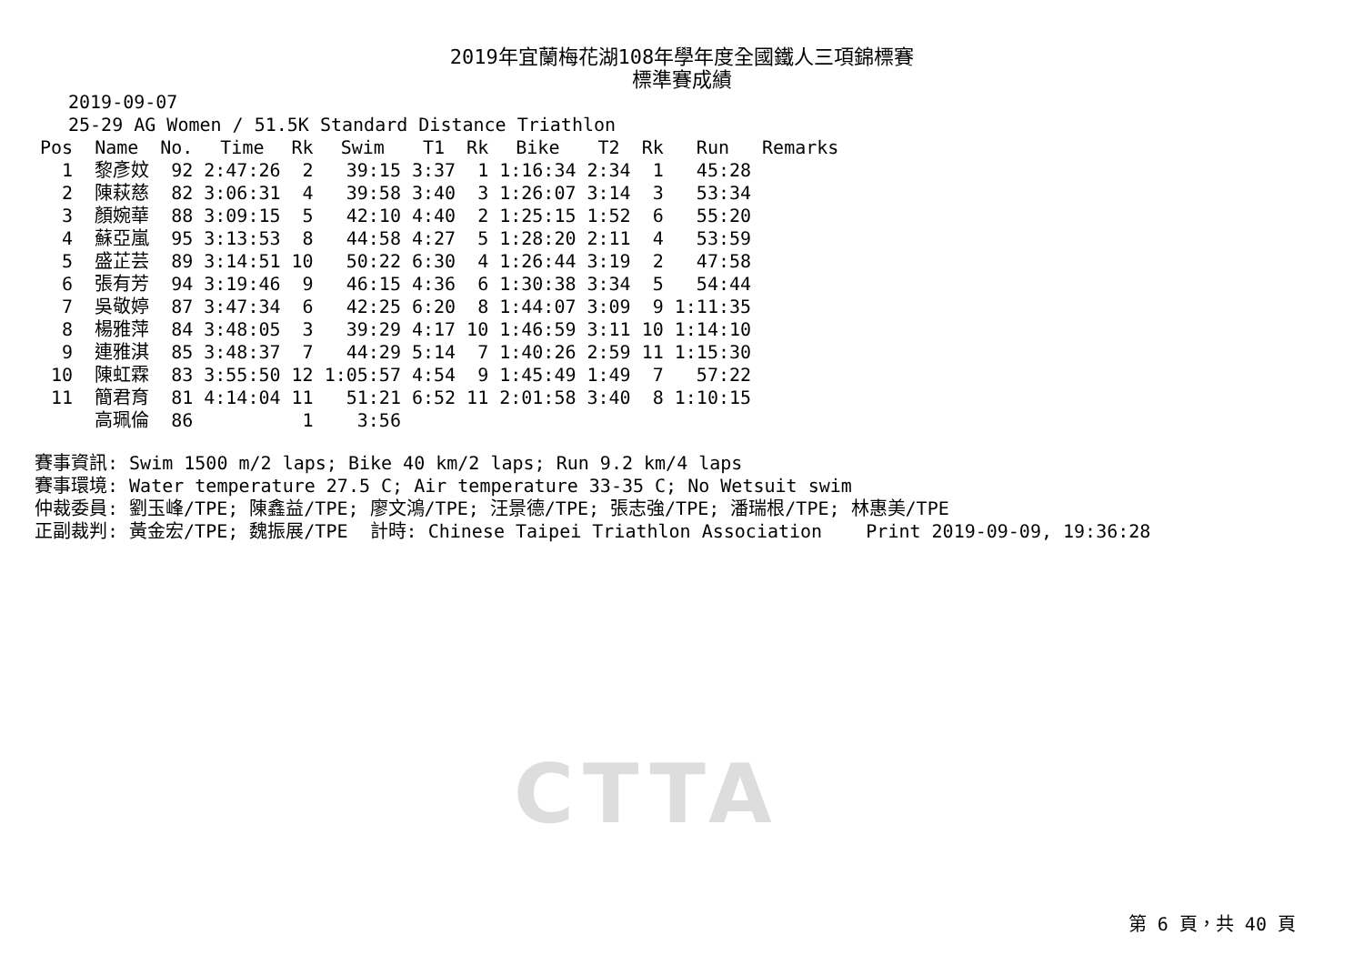CTTA
2019年宜蘭梅花湖108年學年度全國鐵人三項錦標賽
標準賽成績
2019-09-07
25-29 AG Women / 51.5K Standard Distance Triathlon
| Pos | | Name | No. | Time | Rk | Swim | T1 | Rk | Bike | T2 | Rk | Run | Remarks |
| --- | --- | --- | --- | --- | --- | --- | --- | --- | --- | --- | --- | --- | --- |
| 1 | | 黎彥妏 | 92 | 2:47:26 | 2 | 39:15 | 3:37 | 1 | 1:16:34 | 2:34 | 1 | 45:28 | |
| 2 | | 陳萩慈 | 82 | 3:06:31 | 4 | 39:58 | 3:40 | 3 | 1:26:07 | 3:14 | 3 | 53:34 | |
| 3 | | 顏婉華 | 88 | 3:09:15 | 5 | 42:10 | 4:40 | 2 | 1:25:15 | 1:52 | 6 | 55:20 | |
| 4 | | 蘇亞嵐 | 95 | 3:13:53 | 8 | 44:58 | 4:27 | 5 | 1:28:20 | 2:11 | 4 | 53:59 | |
| 5 | | 盛芷芸 | 89 | 3:14:51 | 10 | 50:22 | 6:30 | 4 | 1:26:44 | 3:19 | 2 | 47:58 | |
| 6 | | 張有芳 | 94 | 3:19:46 | 9 | 46:15 | 4:36 | 6 | 1:30:38 | 3:34 | 5 | 54:44 | |
| 7 | | 吳敬婷 | 87 | 3:47:34 | 6 | 42:25 | 6:20 | 8 | 1:44:07 | 3:09 | 9 | 1:11:35 | |
| 8 | | 楊雅萍 | 84 | 3:48:05 | 3 | 39:29 | 4:17 | 10 | 1:46:59 | 3:11 | 10 | 1:14:10 | |
| 9 | | 連雅淇 | 85 | 3:48:37 | 7 | 44:29 | 5:14 | 7 | 1:40:26 | 2:59 | 11 | 1:15:30 | |
| 10 | | 陳虹霖 | 83 | 3:55:50 | 12 | 1:05:57 | 4:54 | 9 | 1:45:49 | 1:49 | 7 | 57:22 | |
| 11 | | 簡君育 | 81 | 4:14:04 | 11 | 51:21 | 6:52 | 11 | 2:01:58 | 3:40 | 8 | 1:10:15 | |
| | | 高珮倫 | 86 | | 1 | 3:56 | | | | | | | |
賽事資訊: Swim 1500 m/2 laps; Bike 40 km/2 laps; Run 9.2 km/4 laps 賽事環境: Water temperature 27.5 C; Air temperature 33-35 C; No Wetsuit swim 仲裁委員: 劉玉峰/TPE; 陳鑫益/TPE; 廖文鴻/TPE; 汪景德/TPE; 張志強/TPE; 潘瑞根/TPE; 林惠美/TPE 正副裁判: 黃金宏/TPE; 魏振展/TPE 計時: Chinese Taipei Triathlon Association Print 2019-09-09, 19:36:28
第 6 頁，共 40 頁